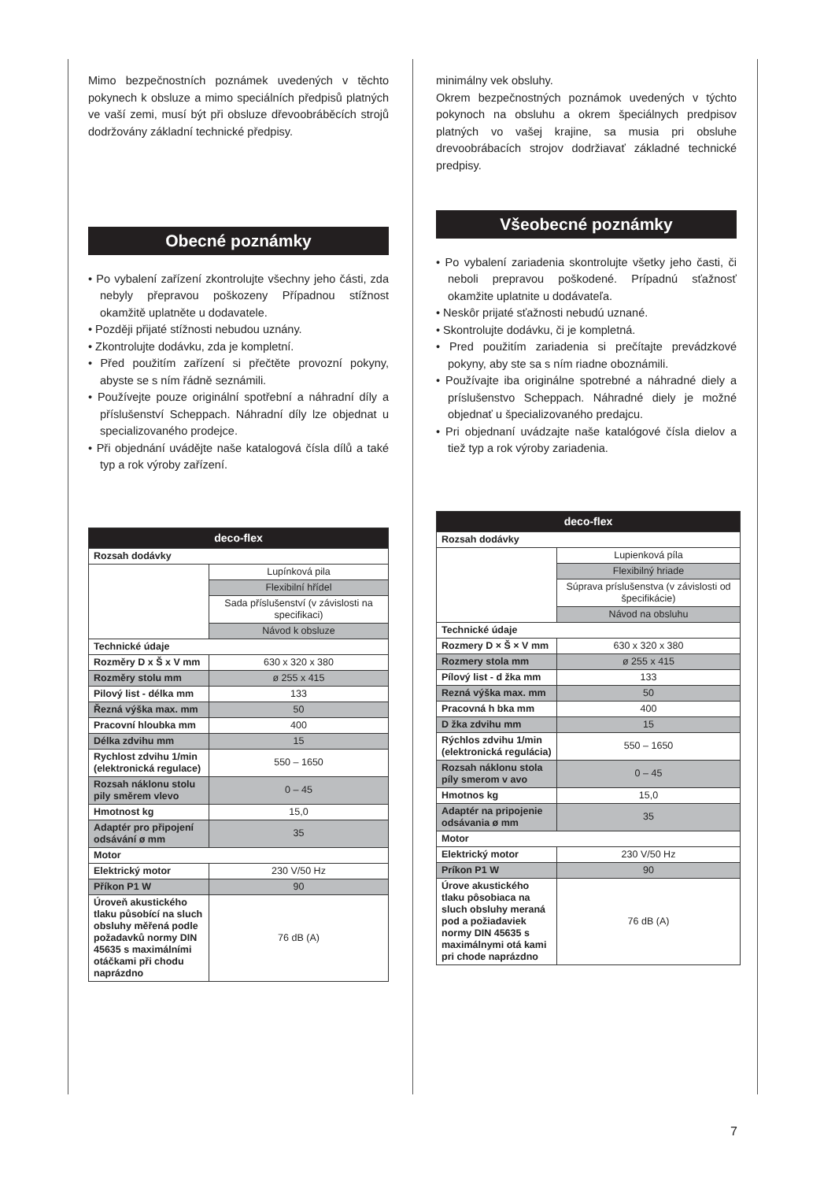Mimo bezpečnostních poznámek uvedených v těchto pokynech k obsluze a mimo speciálních předpisů platných ve vaší zemi, musí být při obsluze dřevoobráběcích strojů dodržovány základní technické předpisy.
Obecné poznámky
• Po vybalení zařízení zkontrolujte všechny jeho části, zda nebyly přepravou poškozeny Případnou stížnost okamžitě uplatněte u dodavatele.
• Později přijaté stížnosti nebudou uznány.
• Zkontrolujte dodávku, zda je kompletní.
• Před použitím zařízení si přečtěte provozní pokyny, abyste se s ním řádně seznámili.
• Používejte pouze originální spotřební a náhradní díly a příslušenství Scheppach. Náhradní díly lze objednat u specializovaného prodejce.
• Při objednání uvádějte naše katalogová čísla dílů a také typ a rok výroby zařízení.
| deco-flex | |
| --- | --- |
| Rozsah dodávky | |
| | Lupínková pila |
| | Flexibilní hřídel |
| | Sada příslušenství (v závislosti na specifikaci) |
| | Návod k obsluze |
| Technické údaje | |
| Rozměry D x Š x V mm | 630 x 320 x 380 |
| Rozměry stolu mm | ø 255 x 415 |
| Pilový list - délka mm | 133 |
| Řezná výška max. mm | 50 |
| Pracovní hloubka mm | 400 |
| Délka zdvihu mm | 15 |
| Rychlost zdvihu 1/min (elektronická regulace) | 550 – 1650 |
| Rozsah náklonu stolu pily směrem vlevo | 0 – 45 |
| Hmotnost kg | 15,0 |
| Adaptér pro připojení odsávání ø mm | 35 |
| Motor | |
| Elektrický motor | 230 V/50 Hz |
| Příkon P1 W | 90 |
| Úroveň akustického tlaku působící na sluch obsluhy měřená podle požadavků normy DIN 45635 s maximálními otáčkami při chodu naprázdno | 76 dB (A) |
minimálny vek obsluhy.
Okrem bezpečnostných poznámok uvedených v týchto pokynoch na obsluhu a okrem špeciálnych predpisov platných vo vašej krajine, sa musia pri obsluhe drevoobrábacích strojov dodržiavať základné technické predpisy.
Všeobecné poznámky
• Po vybalení zariadenia skontrolujte všetky jeho časti, či neboli prepravou poškodené. Prípadnú sťažnosť okamžite uplatnite u dodávateľa.
• Neskôr prijaté sťažnosti nebudú uznané.
• Skontrolujte dodávku, či je kompletná.
• Pred použitím zariadenia si prečítajte prevádzkové pokyny, aby ste sa s ním riadne oboznámili.
• Používajte iba originálne spotrebné a náhradné diely a príslušenstvo Scheppach. Náhradné diely je možné objednať u špecializovaného predajcu.
• Pri objednaní uvádzajte naše katalógové čísla dielov a tiež typ a rok výroby zariadenia.
| deco-flex | |
| --- | --- |
| Rozsah dodávky | |
| | Lupienková píla |
| | Flexibilný hriade |
| | Súprava príslušenstva (v závislosti od špecifikácie) |
| | Návod na obsluhu |
| Technické údaje | |
| Rozmery D × Š × V mm | 630 x 320 x 380 |
| Rozmery stola mm | ø 255 x 415 |
| Pílový list - d žka mm | 133 |
| Rezná výška max. mm | 50 |
| Pracovná h bka mm | 400 |
| D žka zdvihu mm | 15 |
| Rýchlos zdvihu 1/min (elektronická regulácia) | 550 – 1650 |
| Rozsah náklonu stola píly smerom v avo | 0 – 45 |
| Hmotnos kg | 15,0 |
| Adaptér na pripojenie odsávania ø mm | 35 |
| Motor | |
| Elektrický motor | 230 V/50 Hz |
| Príkon P1 W | 90 |
| Úrove akustického tlaku pôsobiaca na sluch obsluhy meraná pod a požiadaviek normy DIN 45635 s maximálnymi otá kami pri chode naprázdno | 76 dB (A) |
7